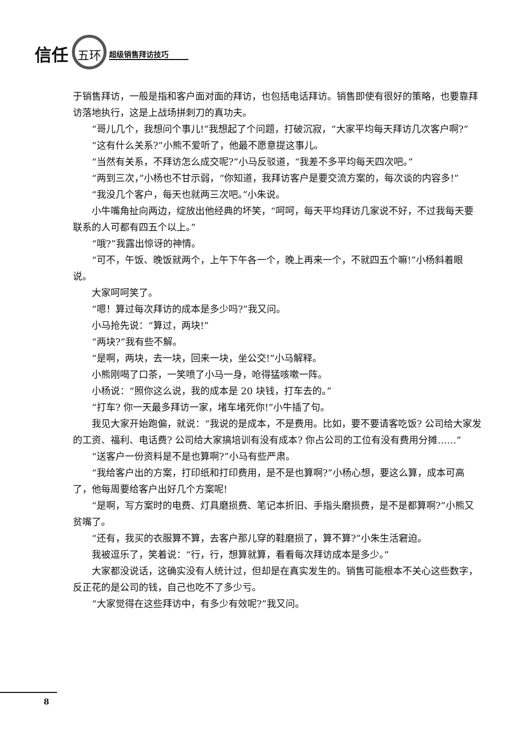信任 五环 超级销售拜访技巧
于销售拜访，一般是指和客户面对面的拜访，也包括电话拜访。销售即使有很好的策略，也要靠拜访落地执行，这是上战场拼刺刀的真功夫。
“哥儿几个，我想问个事儿!”我想起了个问题，打破沉寂，“大家平均每天拜访几次客户啊?”
“这有什么关系?”小熊不爱听了，他最不愿意提这事儿。
“当然有关系，不拜访怎么成交呢?”小马反驳道，“我差不多平均每天四次吧。”
“两到三次，”小杨也不甘示弱，“你知道，我拜访客户是要交流方案的，每次谈的内容多!”
“我没几个客户，每天也就两三次吧。”小朱说。
小牛嘴角扯向两边，绽放出他经典的坏笑，“呵呵，每天平均拜访几家说不好，不过我每天要联系的人可都有四五个以上。”
“哦?”我露出惊讶的神情。
“可不，午饭、晚饭就两个，上午下午各一个，晚上再来一个，不就四五个嘛!”小杨斜着眼说。
大家呵呵笑了。
“嗯！算过每次拜访的成本是多少吗?”我又问。
小马抢先说：“算过，两块!”
“两块?”我有些不解。
“是啊，两块，去一块，回来一块，坐公交!”小马解释。
小熊刚喝了口茶，一笑喷了小马一身，呛得猛咳嗽一阵。
小杨说：“照你这么说，我的成本是 20 块钱，打车去的。”
“打车? 你一天最多拜访一家，堵车堵死你!”小牛插了句。
我见大家开始跑偏，就说：“我说的是成本，不是费用。比如，要不要请客吃饭? 公司给大家发的工资、福利、电话费? 公司给大家搞培训有没有成本? 你占公司的工位有没有费用分摊……”
“送客户一份资料是不是也算啊?”小马有些严肃。
“我给客户出的方案，打印纸和打印费用，是不是也算啊?”小杨心想，要这么算，成本可高了，他每周要给客户出好几个方案呢!
“是啊，写方案时的电费、灯具磨损费、笔记本折旧、手指头磨损费，是不是都算啊?”小熊又贫嘴了。
“还有，我买的衣服算不算，去客户那儿穿的鞋磨损了，算不算?”小朱生活窘迫。
我被逗乐了，笑着说：“行，行，想算就算，看看每次拜访成本是多少。”
大家都没说话，这确实没有人统计过，但却是在真实发生的。销售可能根本不关心这些数字，反正花的是公司的钱，自己也吃不了多少亏。
“大家觉得在这些拜访中，有多少有效呢?”我又问。
8